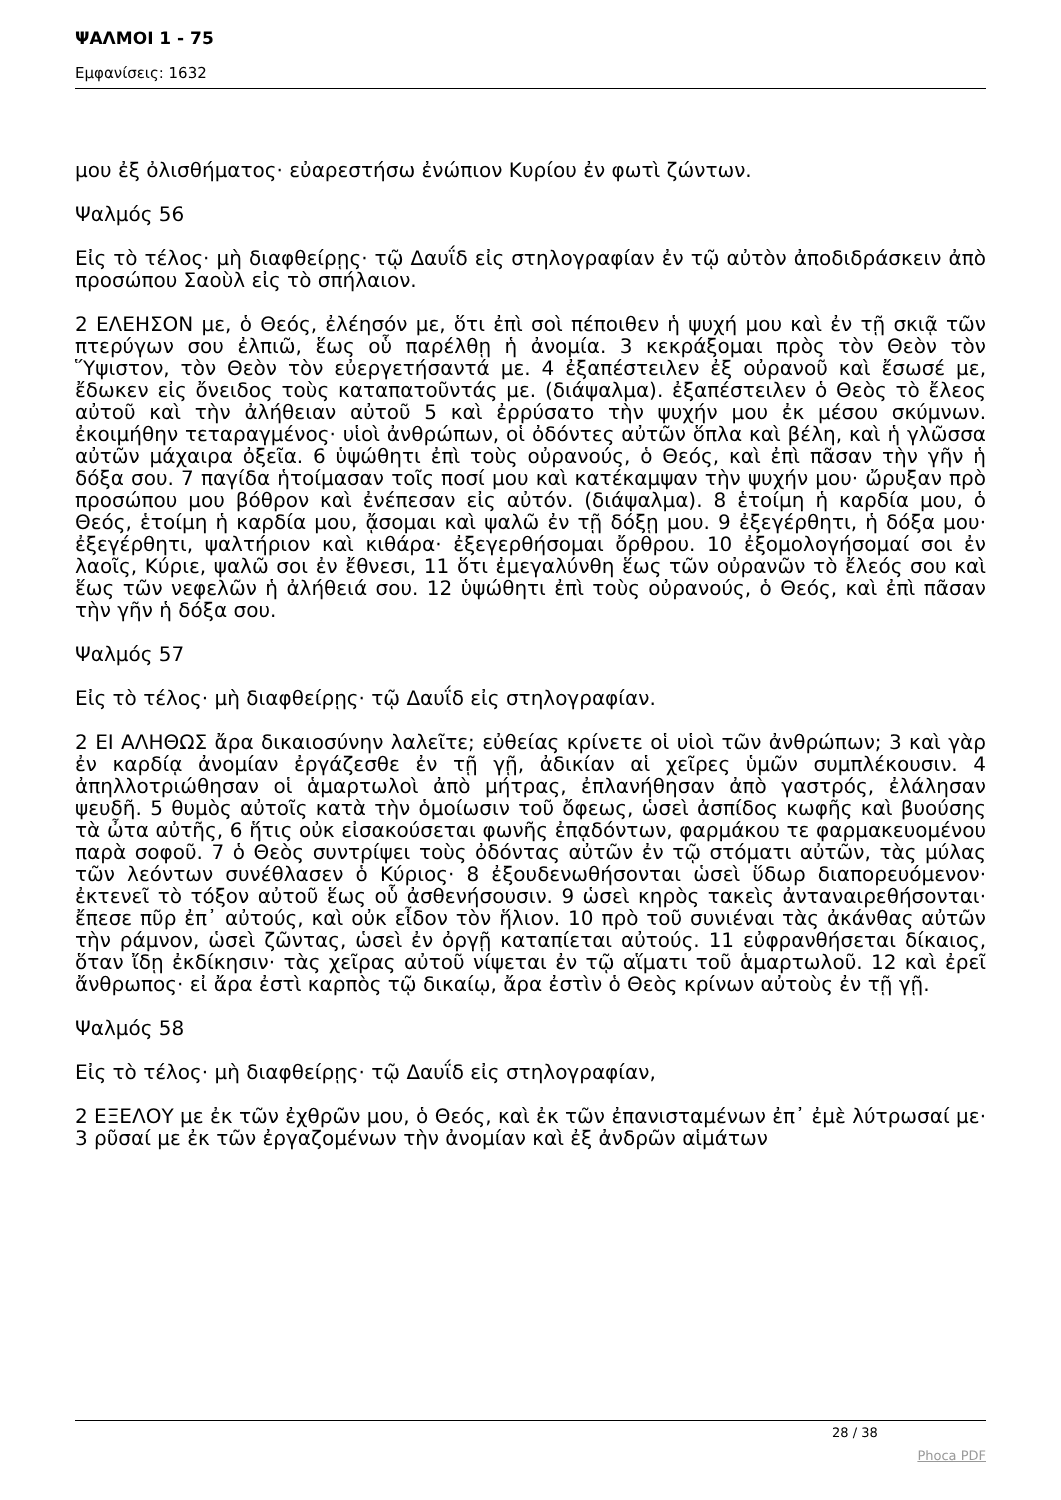ΨΑΛΜΟΙ 1 - 75
Εμφανίσεις: 1632
μου ἐξ ὀλισθήματος· εὐαρεστήσω ἐνώπιον Κυρίου ἐν φωτὶ ζώντων.
Ψαλμός 56
Εἰς τὸ τέλος· μὴ διαφθείρῃς· τῷ Δαυΐδ εἰς στηλογραφίαν ἐν τῷ αὐτὸν ἀποδιδράσκειν ἀπὸ προσώπου Σαοὺλ εἰς τὸ σπήλαιον.
2 ΕΛΕΗΣΟΝ με, ὁ Θεός, ἐλέησόν με, ὅτι ἐπὶ σοὶ πέποιθεν ἡ ψυχή μου καὶ ἐν τῇ σκιᾷ τῶν πτερύγων σου ἐλπιῶ, ἕως οὗ παρέλθῃ ἡ ἀνομία. 3 κεκράξομαι πρὸς τὸν Θεὸν τὸν Ὕψιστον, τὸν Θεὸν τὸν εὐεργετήσαντά με. 4 ἐξαπέστειλεν ἐξ οὐρανοῦ καὶ ἔσωσέ με, ἔδωκεν εἰς ὄνειδος τοὺς καταπατοῦντάς με. (διάψαλμα). ἐξαπέστειλεν ὁ Θεὸς τὸ ἔλεος αὐτοῦ καὶ τὴν ἀλήθειαν αὐτοῦ 5 καὶ ἐρρύσατο τὴν ψυχήν μου ἐκ μέσου σκύμνων. ἐκοιμήθην τεταραγμένος· υἱοὶ ἀνθρώπων, οἱ ὀδόντες αὐτῶν ὅπλα καὶ βέλη, καὶ ἡ γλῶσσα αὐτῶν μάχαιρα ὀξεῖα. 6 ὑψώθητι ἐπὶ τοὺς οὐρανούς, ὁ Θεός, καὶ ἐπὶ πᾶσαν τὴν γῆν ἡ δόξα σου. 7 παγίδα ἡτοίμασαν τοῖς ποσί μου καὶ κατέκαμψαν τὴν ψυχήν μου· ὤρυξαν πρὸ προσώπου μου βόθρον καὶ ἐνέπεσαν εἰς αὐτόν. (διάψαλμα). 8 ἑτοίμη ἡ καρδία μου, ὁ Θεός, ἑτοίμη ἡ καρδία μου, ᾄσομαι καὶ ψαλῶ ἐν τῇ δόξῃ μου. 9 ἐξεγέρθητι, ἡ δόξα μου· ἐξεγέρθητι, ψαλτήριον καὶ κιθάρα· ἐξεγερθήσομαι ὄρθρου. 10 ἐξομολογήσομαί σοι ἐν λαοῖς, Κύριε, ψαλῶ σοι ἐν ἔθνεσι, 11 ὅτι ἐμεγαλύνθη ἕως τῶν οὐρανῶν τὸ ἔλεός σου καὶ ἕως τῶν νεφελῶν ἡ ἀλήθειά σου. 12 ὑψώθητι ἐπὶ τοὺς οὐρανούς, ὁ Θεός, καὶ ἐπὶ πᾶσαν τὴν γῆν ἡ δόξα σου.
Ψαλμός 57
Εἰς τὸ τέλος· μὴ διαφθείρῃς· τῷ Δαυΐδ εἰς στηλογραφίαν.
2 ΕΙ ΑΛΗΘΩΣ ἄρα δικαιοσύνην λαλεῖτε; εὐθείας κρίνετε οἱ υἱοὶ τῶν ἀνθρώπων; 3 καὶ γὰρ ἐν καρδίᾳ ἀνομίαν ἐργάζεσθε ἐν τῇ γῇ, ἀδικίαν αἱ χεῖρες ὑμῶν συμπλέκουσιν. 4 ἀπηλλοτριώθησαν οἱ ἁμαρτωλοὶ ἀπὸ μήτρας, ἐπλανήθησαν ἀπὸ γαστρός, ἐλάλησαν ψευδῆ. 5 θυμὸς αὐτοῖς κατὰ τὴν ὁμοίωσιν τοῦ ὄφεως, ὡσεὶ ἀσπίδος κωφῆς καὶ βυούσης τὰ ὦτα αὐτῆς, 6 ἥτις οὐκ εἰσακούσεται φωνῆς ἐπᾳδόντων, φαρμάκου τε φαρμακευομένου παρὰ σοφοῦ. 7 ὁ Θεὸς συντρίψει τοὺς ὀδόντας αὐτῶν ἐν τῷ στόματι αὐτῶν, τὰς μύλας τῶν λεόντων συνέθλασεν ὁ Κύριος· 8 ἐξουδενωθήσονται ὡσεὶ ὕδωρ διαπορευόμενον· ἐκτενεῖ τὸ τόξον αὐτοῦ ἕως οὗ ἀσθενήσουσιν. 9 ὡσεὶ κηρὸς τακεὶς ἀνταναιρεθήσονται· ἔπεσε πῦρ ἐπ᾿ αὐτούς, καὶ οὐκ εἶδον τὸν ἥλιον. 10 πρὸ τοῦ συνιέναι τὰς ἀκάνθας αὐτῶν τὴν ράμνον, ὡσεὶ ζῶντας, ὡσεὶ ἐν ὀργῇ καταπίεται αὐτούς. 11 εὐφρανθήσεται δίκαιος, ὅταν ἴδῃ ἐκδίκησιν· τὰς χεῖρας αὐτοῦ νίψεται ἐν τῷ αἵματι τοῦ ἁμαρτωλοῦ. 12 καὶ ἐρεῖ ἄνθρωπος· εἰ ἄρα ἐστὶ καρπὸς τῷ δικαίῳ, ἄρα ἐστὶν ὁ Θεὸς κρίνων αὐτοὺς ἐν τῇ γῇ.
Ψαλμός 58
Εἰς τὸ τέλος· μὴ διαφθείρῃς· τῷ Δαυΐδ εἰς στηλογραφίαν,
2 ΕΞΕΛΟΥ με ἐκ τῶν ἐχθρῶν μου, ὁ Θεός, καὶ ἐκ τῶν ἐπανισταμένων ἐπ᾿ ἐμὲ λύτρωσαί με· 3 ρῦσαί με ἐκ τῶν ἐργαζομένων τὴν ἀνομίαν καὶ ἐξ ἀνδρῶν αἱμάτων
28 / 38
Phoca PDF